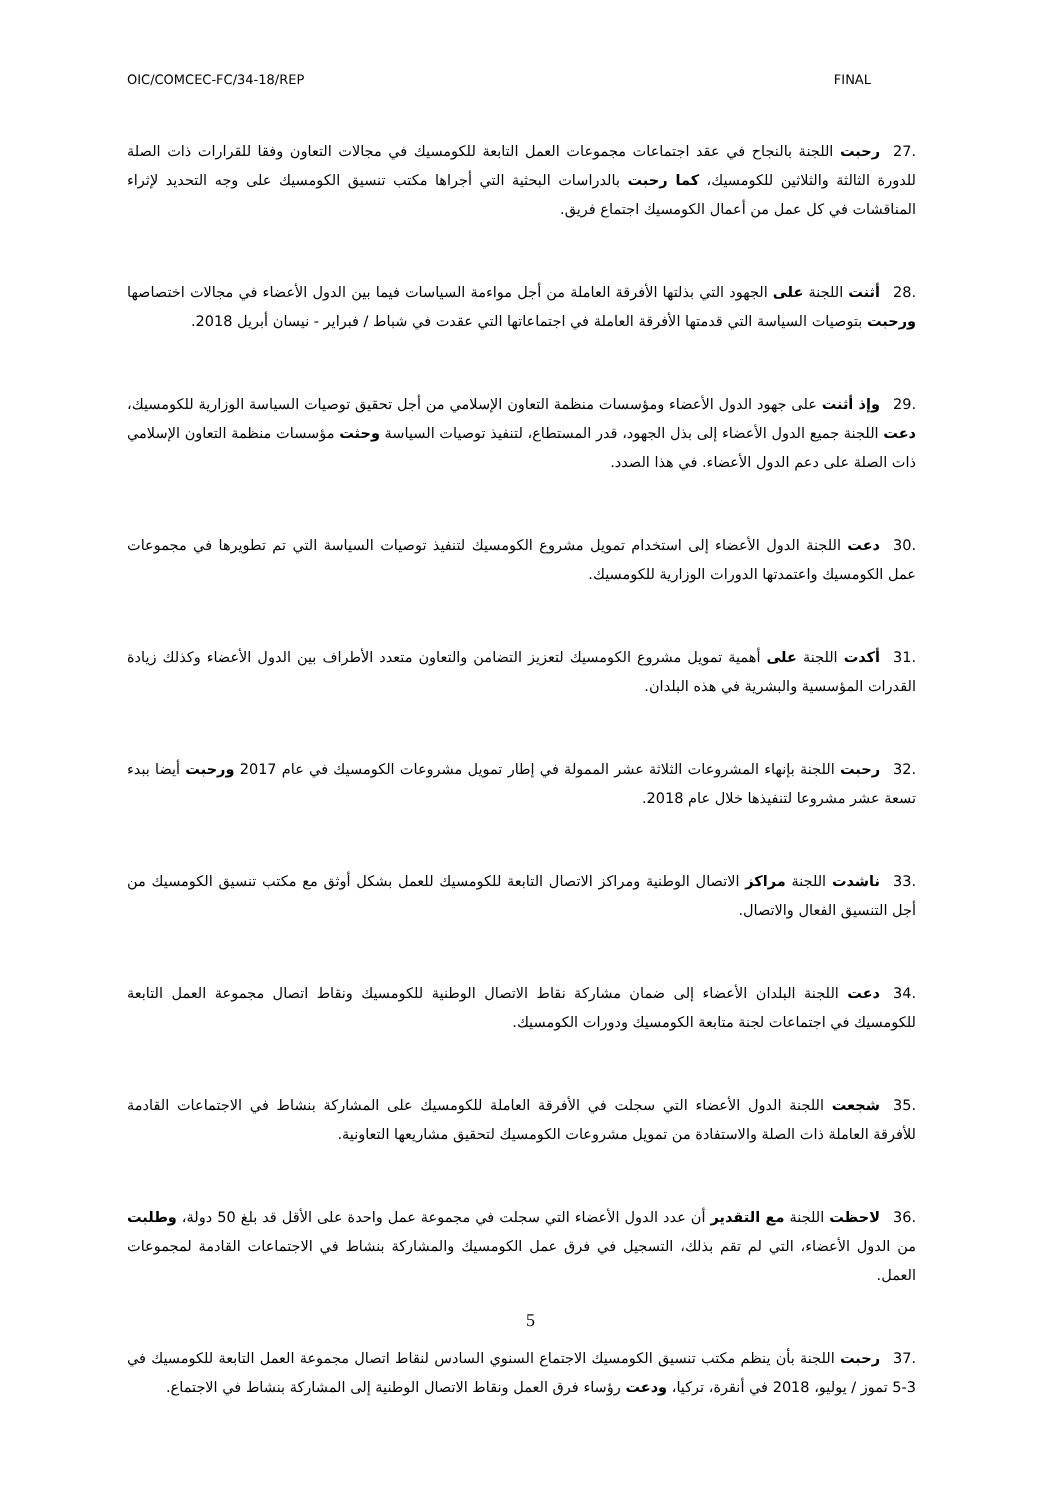OIC/COMCEC-FC/34-18/REP FINAL
.27 رحبت اللجنة بالنجاح في عقد اجتماعات مجموعات العمل التابعة للكومسيك في مجالات التعاون وفقا للقرارات ذات الصلة للدورة الثالثة والثلاثين للكومسيك، كما رحبت بالدراسات البحثية التي أجراها مكتب تنسيق الكومسيك على وجه التحديد لإثراء المناقشات في كل عمل من أعمال الكومسيك اجتماع فريق.
.28 أثنت اللجنة على الجهود التي بذلتها الأفرقة العاملة من أجل مواءمة السياسات فيما بين الدول الأعضاء في مجالات اختصاصها ورحبت بتوصيات السياسة التي قدمتها الأفرقة العاملة في اجتماعاتها التي عقدت في شباط / فبراير - نيسان أبريل 2018.
.29 وإذ أثنت على جهود الدول الأعضاء ومؤسسات منظمة التعاون الإسلامي من أجل تحقيق توصيات السياسة الوزارية للكومسيك، دعت اللجنة جميع الدول الأعضاء إلى بذل الجهود، قدر المستطاع، لتنفيذ توصيات السياسة وحثت مؤسسات منظمة التعاون الإسلامي ذات الصلة على دعم الدول الأعضاء. في هذا الصدد.
.30 دعت اللجنة الدول الأعضاء إلى استخدام تمويل مشروع الكومسيك لتنفيذ توصيات السياسة التي تم تطويرها في مجموعات عمل الكومسيك واعتمدتها الدورات الوزارية للكومسيك.
.31 أكدت اللجنة على أهمية تمويل مشروع الكومسيك لتعزيز التضامن والتعاون متعدد الأطراف بين الدول الأعضاء وكذلك زيادة القدرات المؤسسية والبشرية في هذه البلدان.
.32 رحبت اللجنة بإنهاء المشروعات الثلاثة عشر الممولة في إطار تمويل مشروعات الكومسيك في عام 2017 ورحبت أيضا ببدء تسعة عشر مشروعا لتنفيذها خلال عام 2018.
.33 ناشدت اللجنة مراكز الاتصال الوطنية ومراكز الاتصال التابعة للكومسيك للعمل بشكل أوثق مع مكتب تنسيق الكومسيك من أجل التنسيق الفعال والاتصال.
.34 دعت اللجنة البلدان الأعضاء إلى ضمان مشاركة نقاط الاتصال الوطنية للكومسيك ونقاط اتصال مجموعة العمل التابعة للكومسيك في اجتماعات لجنة متابعة الكومسيك ودورات الكومسيك.
.35 شجعت اللجنة الدول الأعضاء التي سجلت في الأفرقة العاملة للكومسيك على المشاركة بنشاط في الاجتماعات القادمة للأفرقة العاملة ذات الصلة والاستفادة من تمويل مشروعات الكومسيك لتحقيق مشاريعها التعاونية.
.36 لاحظت اللجنة مع التقدير أن عدد الدول الأعضاء التي سجلت في مجموعة عمل واحدة على الأقل قد بلغ 50 دولة، وطلبت من الدول الأعضاء، التي لم تقم بذلك، التسجيل في فرق عمل الكومسيك والمشاركة بنشاط في الاجتماعات القادمة لمجموعات العمل.
.37 رحبت اللجنة بأن ينظم مكتب تنسيق الكومسيك الاجتماع السنوي السادس لنقاط اتصال مجموعة العمل التابعة للكومسيك في 3-5 تموز / يوليو، 2018 في أنقرة، تركيا، ودعت رؤساء فرق العمل ونقاط الاتصال الوطنية إلى المشاركة بنشاط في الاجتماع.
5